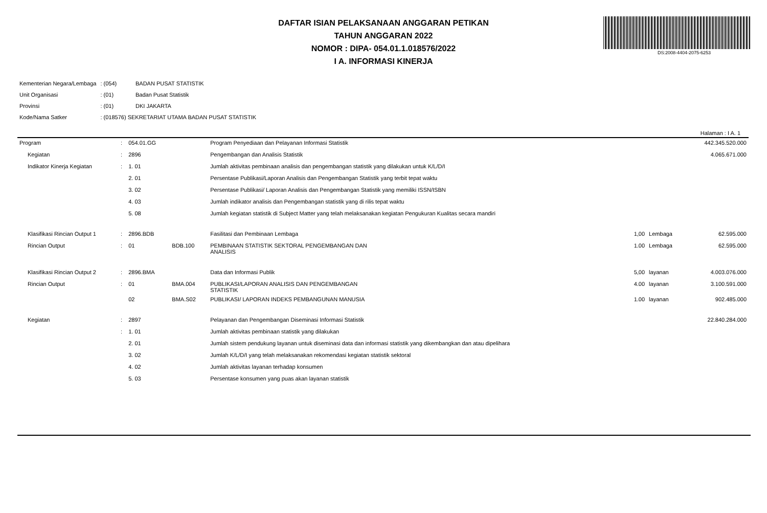DS:2008-4404-2075-6253
DAFTAR ISIAN PELAKSANAAN ANGGARAN PETIKAN
TAHUN ANGGARAN 2022
NOMOR : DIPA- 054.01.1.018576/2022
I A. INFORMASI KINERJA
| Kementerian Negara/Lembaga | : (054) | BADAN PUSAT STATISTIK |
| Unit Organisasi | : (01) | Badan Pusat Statistik |
| Provinsi | : (01) | DKI JAKARTA |
| Kode/Nama Satker | : (018576) SEKRETARIAT UTAMA BADAN PUSAT STATISTIK | |
Halaman : I A. 1
| Program | : | 054.01.GG | | Program Penyediaan dan Pelayanan Informasi Statistik | | | 442.345.520.000 |
| Kegiatan | : | 2896 | | Pengembangan dan Analisis Statistik | | | 4.065.671.000 |
| Indikator Kinerja Kegiatan | : | 1. 01 | | Jumlah aktivitas pembinaan analisis dan pengembangan statistik yang dilakukan untuk K/L/D/I | | | |
| | | 2. 01 | | Persentase Publikasi/Laporan Analisis dan Pengembangan Statistik yang terbit tepat waktu | | | |
| | | 3. 02 | | Persentase Publikasi/ Laporan Analisis dan Pengembangan Statistik yang memiliki ISSN/ISBN | | | |
| | | 4. 03 | | Jumlah indikator analisis dan Pengembangan statistik yang di rilis tepat waktu | | | |
| | | 5. 08 | | Jumlah kegiatan statistik di Subject Matter yang telah melaksanakan kegiatan Pengukuran Kualitas secara mandiri | | | |
| Klasifikasi Rincian Output 1 | : | 2896.BDB | | Fasilitasi dan Pembinaan Lembaga | 1,00 | Lembaga | 62.595.000 |
| Rincian Output | : | 01 | BDB.100 | PEMBINAAN STATISTIK SEKTORAL PENGEMBANGAN DAN ANALISIS | 1.00 | Lembaga | 62.595.000 |
| Klasifikasi Rincian Output 2 | : | 2896.BMA | | Data dan Informasi Publik | 5,00 | layanan | 4.003.076.000 |
| Rincian Output | : | 01 | BMA.004 | PUBLIKASI/LAPORAN ANALISIS DAN PENGEMBANGAN STATISTIK | 4.00 | layanan | 3.100.591.000 |
| | | 02 | BMA.S02 | PUBLIKASI/ LAPORAN INDEKS PEMBANGUNAN MANUSIA | 1.00 | layanan | 902.485.000 |
| Kegiatan | : | 2897 | | Pelayanan dan Pengembangan Diseminasi Informasi Statistik | | | 22.840.284.000 |
| | : | 1. 01 | | Jumlah aktivitas pembinaan statistik yang dilakukan | | | |
| | | 2. 01 | | Jumlah sistem pendukung layanan untuk diseminasi data dan informasi statistik yang dikembangkan dan atau dipelihara | | | |
| | | 3. 02 | | Jumlah K/L/D/I yang telah melaksanakan rekomendasi kegiatan statistik sektoral | | | |
| | | 4. 02 | | Jumlah aktivitas layanan terhadap konsumen | | | |
| | | 5. 03 | | Persentase konsumen yang puas akan layanan statistik | | | |